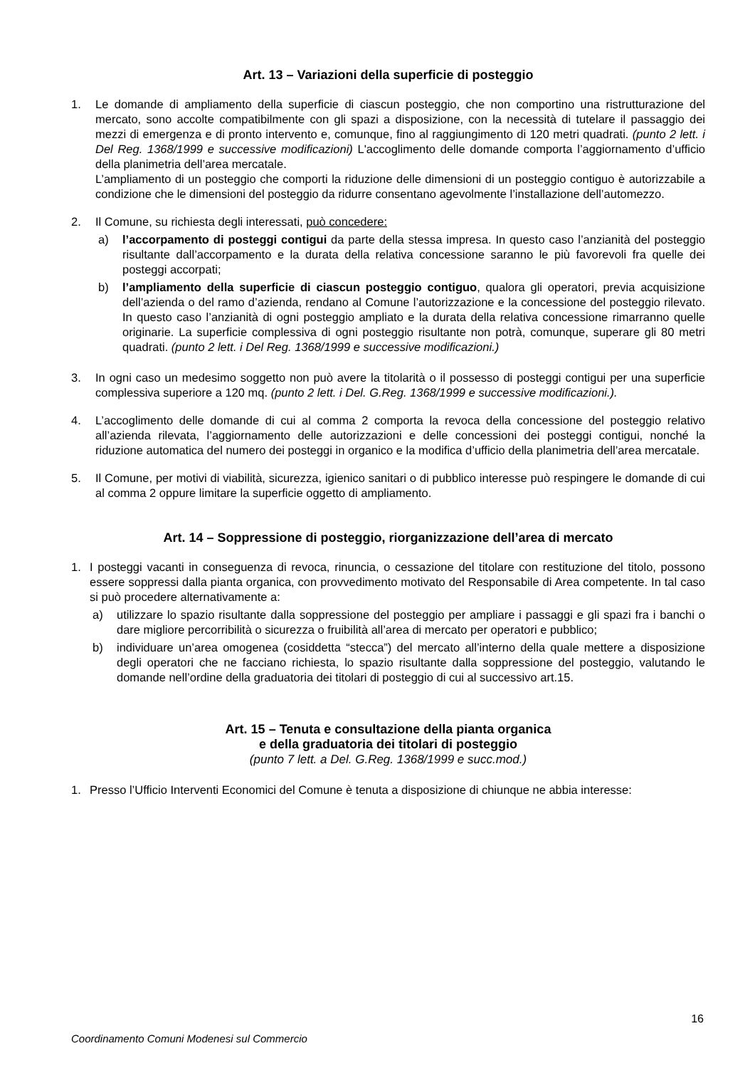Art. 13 – Variazioni della superficie di posteggio
1. Le domande di ampliamento della superficie di ciascun posteggio, che non comportino una ristrutturazione del mercato, sono accolte compatibilmente con gli spazi a disposizione, con la necessità di tutelare il passaggio dei mezzi di emergenza e di pronto intervento e, comunque, fino al raggiungimento di 120 metri quadrati. (punto 2 lett. i Del Reg. 1368/1999 e successive modificazioni) L'accoglimento delle domande comporta l’aggiornamento d’ufficio della planimetria dell’area mercatale.
L’ampliamento di un posteggio che comporti la riduzione delle dimensioni di un posteggio contiguo è autorizzabile a condizione che le dimensioni del posteggio da ridurre consentano agevolmente l’installazione dell’automezzo.
2. Il Comune, su richiesta degli interessati, può concedere:
a) l’accorpamento di posteggi contigui da parte della stessa impresa. In questo caso l’anzianità del posteggio risultante dall’accorpamento e la durata della relativa concessione saranno le più favorevoli fra quelle dei posteggi accorpati;
b) l’ampliamento della superficie di ciascun posteggio contiguo, qualora gli operatori, previa acquisizione dell’azienda o del ramo d’azienda, rendano al Comune l’autorizzazione e la concessione del posteggio rilevato. In questo caso l’anzianità di ogni posteggio ampliato e la durata della relativa concessione rimarranno quelle originarie. La superficie complessiva di ogni posteggio risultante non potrà, comunque, superare gli 80 metri quadrati. (punto 2 lett. i Del Reg. 1368/1999 e successive modificazioni.)
3. In ogni caso un medesimo soggetto non può avere la titolarità o il possesso di posteggi contigui per una superficie complessiva superiore a 120 mq. (punto 2 lett. i Del. G.Reg. 1368/1999 e successive modificazioni.).
4. L’accoglimento delle domande di cui al comma 2 comporta la revoca della concessione del posteggio relativo all’azienda rilevata, l’aggiornamento delle autorizzazioni e delle concessioni dei posteggi contigui, nonché la riduzione automatica del numero dei posteggi in organico e la modifica d’ufficio della planimetria dell’area mercatale.
5. Il Comune, per motivi di viabilità, sicurezza, igienico sanitari o di pubblico interesse può respingere le domande di cui al comma 2 oppure limitare la superficie oggetto di ampliamento.
Art. 14 – Soppressione di posteggio, riorganizzazione dell’area di mercato
1. I posteggi vacanti in conseguenza di revoca, rinuncia, o cessazione del titolare con restituzione del titolo, possono essere soppressi dalla pianta organica, con provvedimento motivato del Responsabile di Area competente. In tal caso si può procedere alternativamente a:
a) utilizzare lo spazio risultante dalla soppressione del posteggio per ampliare i passaggi e gli spazi fra i banchi o dare migliore percorribilità o sicurezza o fruibilità all’area di mercato per operatori e pubblico;
b) individuare un’area omogenea (cosiddetta “stecca”) del mercato all’interno della quale mettere a disposizione degli operatori che ne facciano richiesta, lo spazio risultante dalla soppressione del posteggio, valutando le domande nell’ordine della graduatoria dei titolari di posteggio di cui al successivo art.15.
Art. 15 – Tenuta e consultazione della pianta organica
e della graduatoria dei titolari di posteggio
(punto 7 lett. a Del. G.Reg. 1368/1999 e succ.mod.)
1. Presso l’Ufficio Interventi Economici del Comune è tenuta a disposizione di chiunque ne abbia interesse:
16
Coordinamento Comuni Modenesi sul Commercio